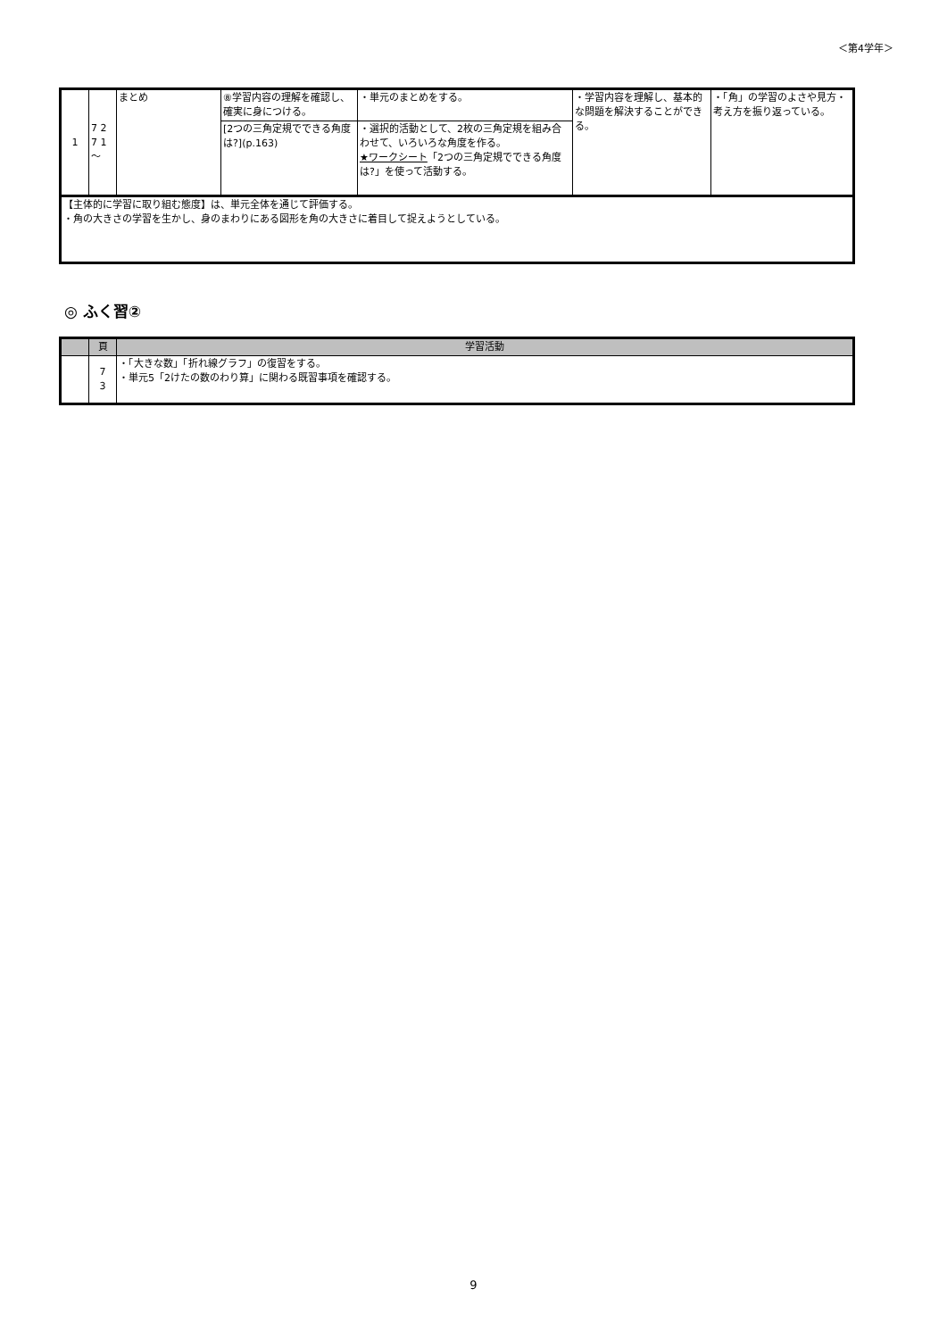＜第4学年＞
| 1 | 7 2 7 1 ～ | まとめ | ⑧学習内容の理解を確認し、確実に身につける。 | ・単元のまとめをする。 | ・学習内容を理解し、基本的な問題を解決することができる。 | ・「角」の学習のよさや見方・考え方を振り返っている。 |
| | | | [2つの三角定規でできる角度は?](p.163) | ・選択的活動として、2枚の三角定規を組み合わせて、いろいろな角度を作る。 ★ワークシート 「2つの三角定規でできる角度は?」を使って活動する。 | | |
| 【主体的に学習に取り組む態度】は、単元全体を通じて評価する。 ・角の大きさの学習を生かし、身のまわりにある図形を角の大きさに着目して捉えようとしている。 | | | | | | |
◎ ふく習②
| | 頁 | 学習活動 |
| --- | --- | --- |
| | 7 3 | ・「大きな数」「折れ線グラフ」の復習をする。 ・単元5「2けたの数のわり算」に関わる既習事項を確認する。 |
9